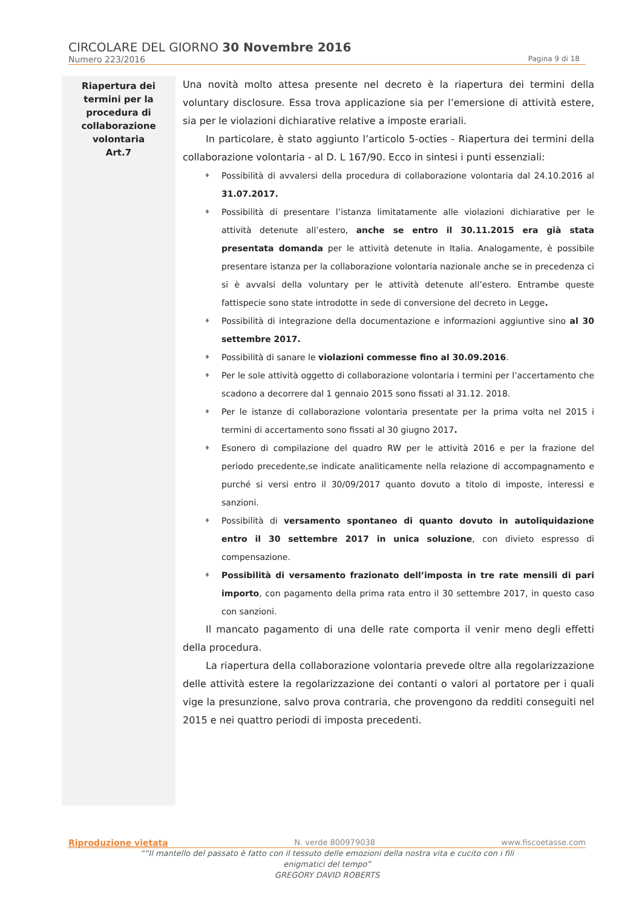CIRCOLARE DEL GIORNO 30 Novembre 2016
Numero 223/2016 Pagina 9 di 18
Riapertura dei
termini per la
procedura di
collaborazione
volontaria
Art.7
Una novità molto attesa presente nel decreto è la riapertura dei termini della voluntary disclosure. Essa trova applicazione sia per l’emersione di attività estere, sia per le violazioni dichiarative relative a imposte erariali.
In particolare, è stato aggiunto l’articolo 5-octies - Riapertura dei termini della collaborazione volontaria - al D. L 167/90. Ecco in sintesi i punti essenziali:
♦ Possibilità di avvalersi della procedura di collaborazione volontaria dal 24.10.2016 al 31.07.2017.
♦ Possibilità di presentare l’istanza limitatamente alle violazioni dichiarative per le attività detenute all’estero, anche se entro il 30.11.2015 era già stata presentata domanda per le attività detenute in Italia. Analogamente, è possibile presentare istanza per la collaborazione volontaria nazionale anche se in precedenza ci si è avvalsi della voluntary per le attività detenute all’estero. Entrambe queste fattispecie sono state introdotte in sede di conversione del decreto in Legge.
♦ Possibilità di integrazione della documentazione e informazioni aggiuntive sino al 30 settembre 2017.
♦ Possibilità di sanare le violazioni commesse fino al 30.09.2016.
♦ Per le sole attività oggetto di collaborazione volontaria i termini per l’accertamento che scadono a decorrere dal 1 gennaio 2015 sono fissati al 31.12. 2018.
♦ Per le istanze di collaborazione volontaria presentate per la prima volta nel 2015 i termini di accertamento sono fissati al 30 giugno 2017.
♦ Esonero di compilazione del quadro RW per le attività 2016 e per la frazione del periodo precedente,se indicate analiticamente nella relazione di accompagnamento e purché si versi entro il 30/09/2017 quanto dovuto a titolo di imposte, interessi e sanzioni.
♦ Possibilità di versamento spontaneo di quanto dovuto in autoliquidazione entro il 30 settembre 2017 in unica soluzione, con divieto espresso di compensazione.
♦ Possibilità di versamento frazionato dell’imposta in tre rate mensili di pari importo, con pagamento della prima rata entro il 30 settembre 2017, in questo caso con sanzioni.
Il mancato pagamento di una delle rate comporta il venir meno degli effetti della procedura.
La riapertura della collaborazione volontaria prevede oltre alla regolarizzazione delle attività estere la regolarizzazione dei contanti o valori al portatore per i quali vige la presunzione, salvo prova contraria, che provengono da redditi conseguiti nel 2015 e nei quattro periodi di imposta precedenti.
Riproduzione vietata N. verde 800979038 www.fiscoetasse.com
““Il mantello del passato è fatto con il tessuto delle emozioni della nostra vita e cucito con i fili
enigmatici del tempo”
GREGORY DAVID ROBERTS